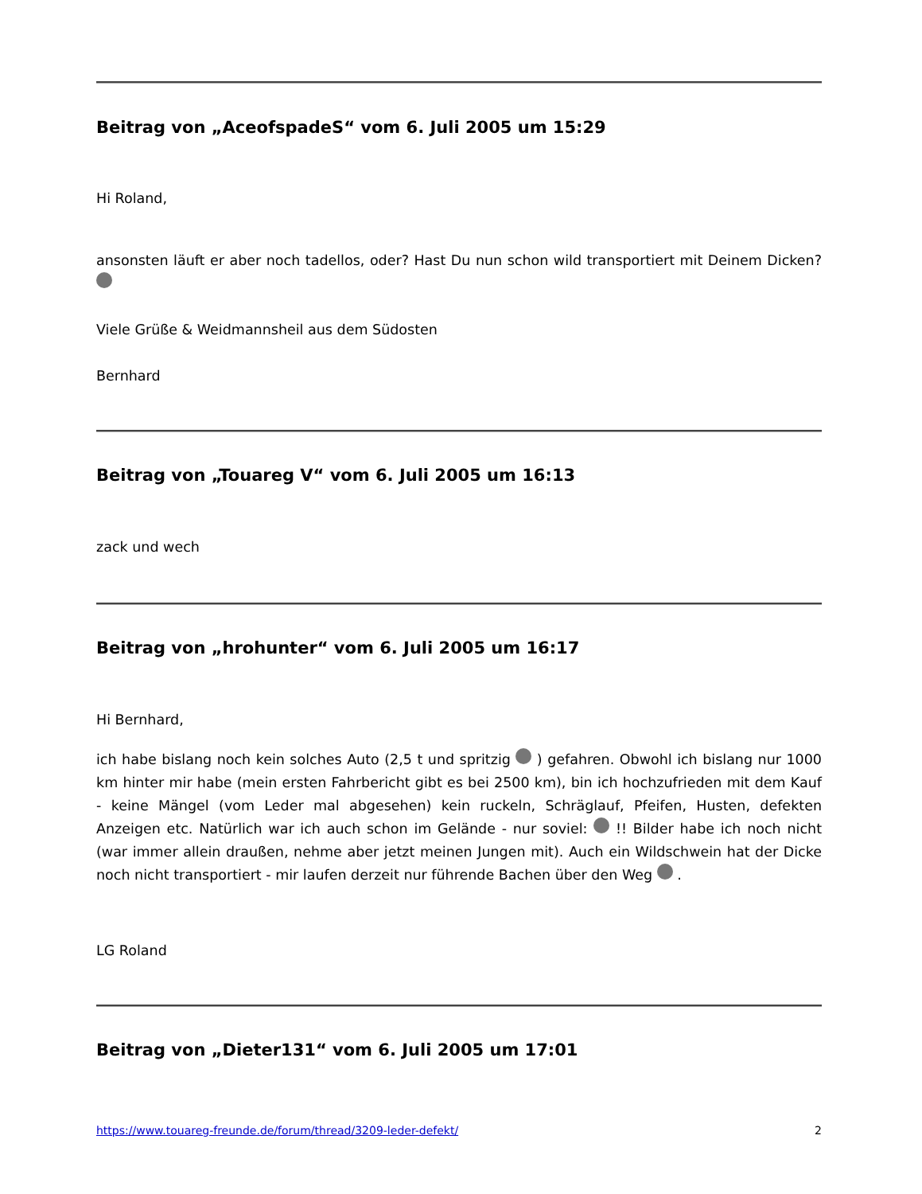Beitrag von „AceofspadeS“ vom 6. Juli 2005 um 15:29
Hi Roland,
ansonsten läuft er aber noch tadellos, oder? Hast Du nun schon wild transportiert mit Deinem Dicken?
Viele Grüße & Weidmannsheil aus dem Südosten
Bernhard
Beitrag von „Touareg V“ vom 6. Juli 2005 um 16:13
zack und wech
Beitrag von „hrohunter“ vom 6. Juli 2005 um 16:17
Hi Bernhard,
ich habe bislang noch kein solches Auto (2,5 t und spritzig ) gefahren. Obwohl ich bislang nur 1000 km hinter mir habe (mein ersten Fahrbericht gibt es bei 2500 km), bin ich hochzufrieden mit dem Kauf - keine Mängel (vom Leder mal abgesehen) kein ruckeln, Schräglauf, Pfeifen, Husten, defekten Anzeigen etc. Natürlich war ich auch schon im Gelände - nur soviel: !! Bilder habe ich noch nicht (war immer allein draußen, nehme aber jetzt meinen Jungen mit). Auch ein Wildschwein hat der Dicke noch nicht transportiert - mir laufen derzeit nur führende Bachen über den Weg .
LG Roland
Beitrag von „Dieter131“ vom 6. Juli 2005 um 17:01
https://www.touareg-freunde.de/forum/thread/3209-leder-defekt/ 2